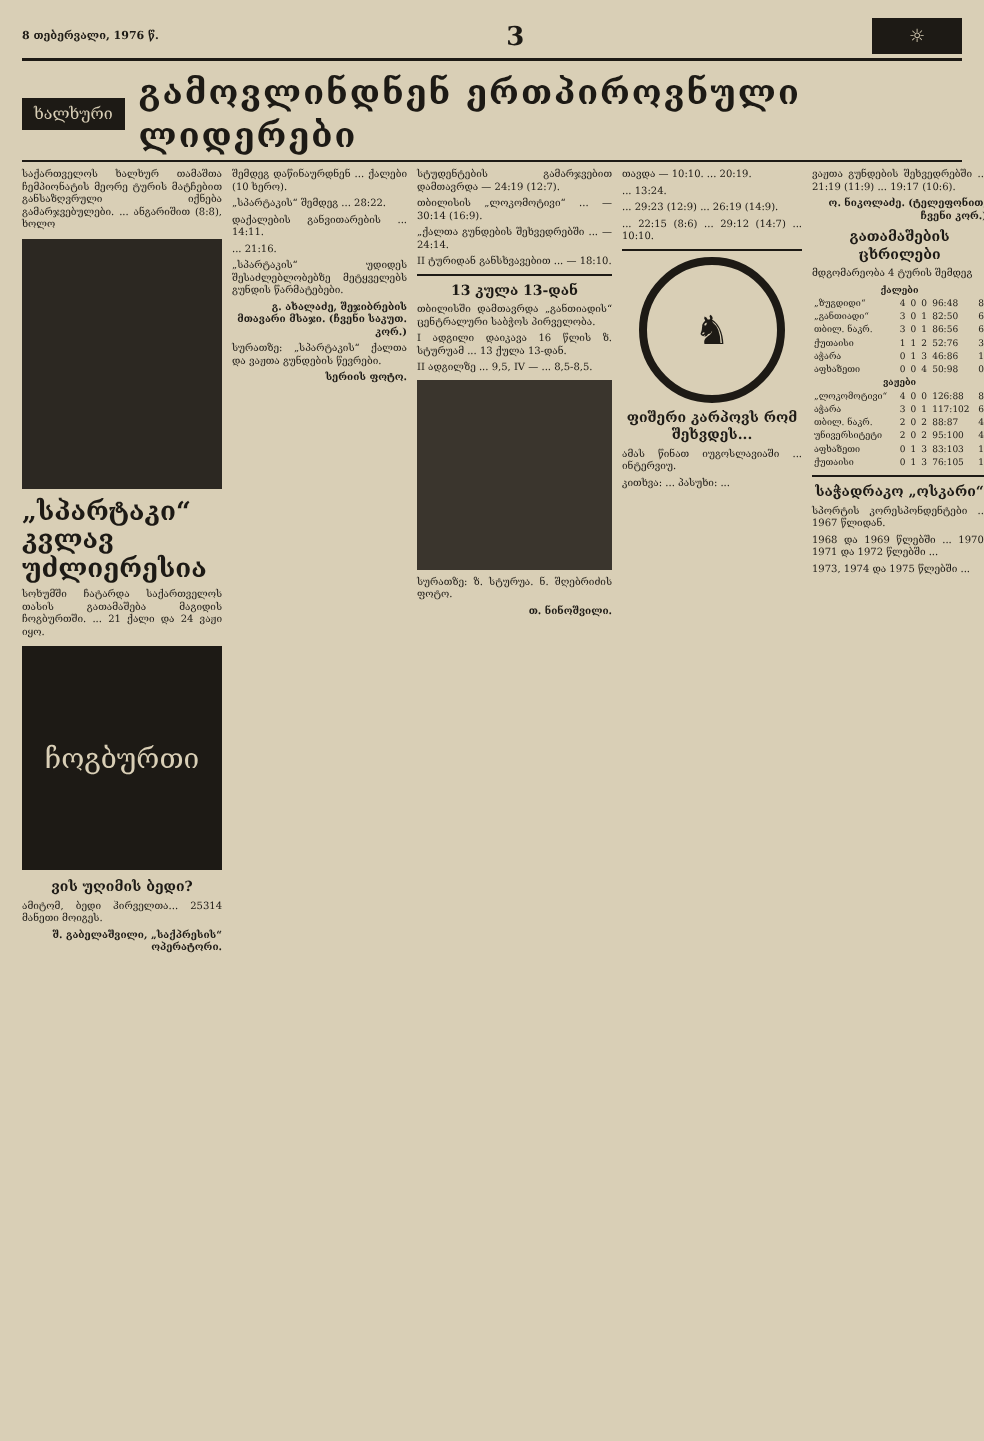8 თებერვალი, 1976 წ. 3 ☼
ხალხური
გამოვლინდნენ ერთპიროვნული ლიდერები
საქართველოს ხალხურ თამაშთა ჩემპიონატის მეორე ტურის მატჩებით განსაზღვრული იქნება გამარჯვებულები. ... ანგარიშით (8:8), ხოლო
„სპარტაკი“ კვლავ უძლიერესია
სოხუმში ჩატარდა საქართველოს თასის გათამაშება მაგიდის ჩოგბურთში. ... 21 ქალი და 24 ვაჟი იყო.
ჩოგბურთი
ვის უღიმის ბედი?
ამიტომ, ბედი ჰირველთა... 25314 მანეთი მოიგეს.
შ. გაბელაშვილი, „საქპრესის“ ოპერატორი.
შემდეგ დაწინაურდნენ ... ქალები (10 ხერო).
„სპარტაკის“ შემდეგ ... 28:22.
დაქალების განვითარების ... 14:11.
... 21:16.
„სპარტაკის“ უდიდეს შესაძლებლობებზე მეტყველებს გუნდის წარმატებები.
გ. ახალაძე, შეჯიბრების მთავარი მსაჯი. (ჩვენი საკუთ. კორ.)
სურათზე: „სპარტაკის“ ქალთა და ვაჟთა გუნდების წევრები.
სერიის ფოტო.
სტუდენტების გამარჯვებით დამთავრდა — 24:19 (12:7).
თბილისის „ლოკომოტივი“ ... — 30:14 (16:9).
„ქალთა გუნდების შეხვედრებში ... — 24:14.
II ტურიდან განსხვავებით ... — 18:10.
13 კულა 13-დან
თბილისში დამთავრდა „განთიადის“ ცენტრალური საბჭოს პირველობა.
I ადგილი დაიკავა 16 წლის ზ. სტურუამ ... 13 ქულა 13-დან.
II ადგილზე ... 9,5, IV — ... 8,5-8,5.
სურათზე: ზ. სტურუა. ნ. შღებრიძის ფოტო.
თ. ნინოშვილი.
თავდა — 10:10. ... 20:19.
... 13:24.
... 29:23 (12:9) ... 26:19 (14:9).
... 22:15 (8:6) ... 29:12 (14:7) ... 10:10.
♞
ფიშერი კარპოვს რომ შეხვდეს...
ამას წინათ იუგოსლავიაში ... ინტერვიუ.
კითხვა: ... პასუხი: ...
ვაჟთა გუნდების შეხვედრებში ... 21:19 (11:9) ... 19:17 (10:6).
ო. ნიკოლაძე. (ტელეფონით, ჩვენი კორ.)
გათამაშების ცხრილები
მდგომარეობა 4 ტურის შემდეგ
| ქალები | | | | | |
| --- | --- | --- | --- | --- | --- |
| „ზუგდიდი“ | 4 | 0 | 0 | 96:48 | 8 |
| „განთიადი“ | 3 | 0 | 1 | 82:50 | 6 |
| თბილ. ნაკრ. | 3 | 0 | 1 | 86:56 | 6 |
| ქუთაისი | 1 | 1 | 2 | 52:76 | 3 |
| აჭარა | 0 | 1 | 3 | 46:86 | 1 |
| აფხაზეთი | 0 | 0 | 4 | 50:98 | 0 |
| ვაჟები | | | | | |
| „ლოკომოტივი“ | 4 | 0 | 0 | 126:88 | 8 |
| აჭარა | 3 | 0 | 1 | 117:102 | 6 |
| თბილ. ნაკრ. | 2 | 0 | 2 | 88:87 | 4 |
| უნივერსიტეტი | 2 | 0 | 2 | 95:100 | 4 |
| აფხაზეთი | 0 | 1 | 3 | 83:103 | 1 |
| ქუთაისი | 0 | 1 | 3 | 76:105 | 1 |
საჭადრაკო „ოსკარი“
სპორტის კორესპონდენტები ... 1967 წლიდან.
1968 და 1969 წლებში ... 1970, 1971 და 1972 წლებში ...
1973, 1974 და 1975 წლებში ...